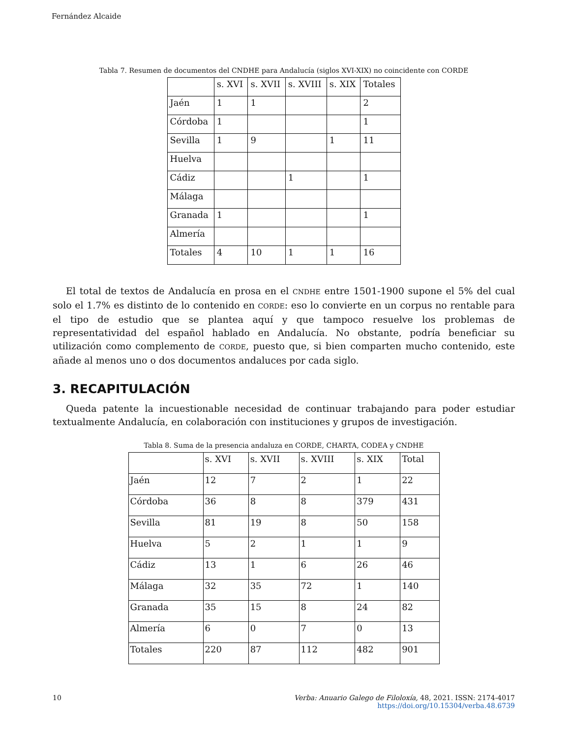Fernández Alcaide
Tabla 7. Resumen de documentos del CNDHE para Andalucía (siglos XVI-XIX) no coincidente con CORDE
| | s. XVI | s. XVII | s. XVIII | s. XIX | Totales |
| Jaén | 1 | 1 | | | 2 |
| Córdoba | 1 | | | | 1 |
| Sevilla | 1 | 9 | | 1 | 11 |
| Huelva | | | | | |
| Cádiz | | | 1 | | 1 |
| Málaga | | | | | |
| Granada | 1 | | | | 1 |
| Almería | | | | | |
| Totales | 4 | 10 | 1 | 1 | 16 |
El total de textos de Andalucía en prosa en el CNDHE entre 1501-1900 supone el 5% del cual solo el 1.7% es distinto de lo contenido en CORDE: eso lo convierte en un corpus no rentable para el tipo de estudio que se plantea aquí y que tampoco resuelve los problemas de representatividad del español hablado en Andalucía. No obstante, podría beneficiar su utilización como complemento de CORDE, puesto que, si bien comparten mucho contenido, este añade al menos uno o dos documentos andaluces por cada siglo.
3. RECAPITULACIÓN
Queda patente la incuestionable necesidad de continuar trabajando para poder estudiar textualmente Andalucía, en colaboración con instituciones y grupos de investigación.
Tabla 8. Suma de la presencia andaluza en CORDE, CHARTA, CODEA y CNDHE
| | s. XVI | s. XVII | s. XVIII | s. XIX | Total |
| Jaén | 12 | 7 | 2 | 1 | 22 |
| Córdoba | 36 | 8 | 8 | 379 | 431 |
| Sevilla | 81 | 19 | 8 | 50 | 158 |
| Huelva | 5 | 2 | 1 | 1 | 9 |
| Cádiz | 13 | 1 | 6 | 26 | 46 |
| Málaga | 32 | 35 | 72 | 1 | 140 |
| Granada | 35 | 15 | 8 | 24 | 82 |
| Almería | 6 | 0 | 7 | 0 | 13 |
| Totales | 220 | 87 | 112 | 482 | 901 |
10 Verba: Anuario Galego de Filoloxía, 48, 2021. ISSN: 2174-4017
https://doi.org/10.15304/verba.48.6739